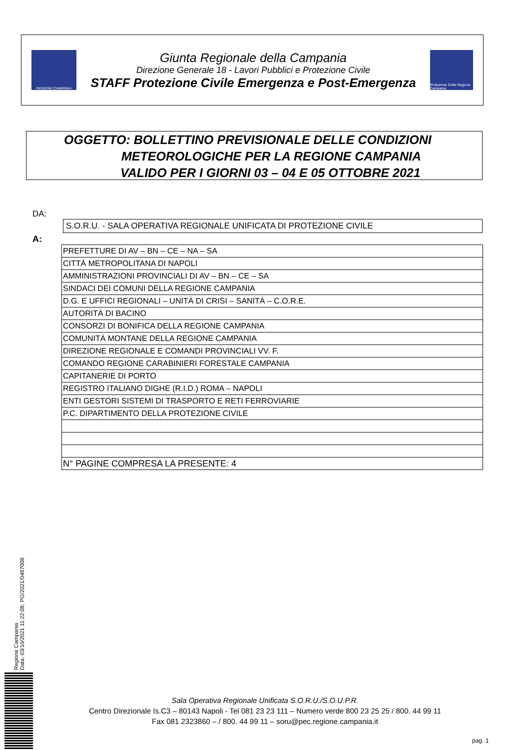REGIONE CAMPANIA
Giunta Regionale della Campania
Direzione Generale 18 - Lavori Pubblici e Protezione Civile
STAFF Protezione Civile Emergenza e Post-Emergenza
Protezione Civile Regione Campania
OGGETTO: BOLLETTINO PREVISIONALE DELLE CONDIZIONI
METEOROLOGICHE PER LA REGIONE CAMPANIA
VALIDO PER I GIORNI 03 – 04 E 05 OTTOBRE 2021
DA:
S.O.R.U. - SALA OPERATIVA REGIONALE UNIFICATA DI PROTEZIONE CIVILE
A:
| PREFETTURE DI AV – BN – CE – NA – SA |
| CITTÀ METROPOLITANA DI NAPOLI |
| AMMINISTRAZIONI PROVINCIALI DI AV – BN – CE – SA |
| SINDACI DEI COMUNI DELLA REGIONE CAMPANIA |
| D.G. E UFFICI REGIONALI – UNITÀ DI CRISI – SANITÀ – C.O.R.E. |
| AUTORITÀ DI BACINO |
| CONSORZI DI BONIFICA DELLA REGIONE CAMPANIA |
| COMUNITÀ MONTANE DELLA REGIONE CAMPANIA |
| DIREZIONE REGIONALE E COMANDI PROVINCIALI VV. F. |
| COMANDO REGIONE CARABINIERI FORESTALE CAMPANIA |
| CAPITANERIE DI PORTO |
| REGISTRO ITALIANO DIGHE (R.I.D.) ROMA – NAPOLI |
| ENTI GESTORI SISTEMI DI TRASPORTO E RETI FERROVIARIE |
| P.C. DIPARTIMENTO DELLA PROTEZIONE CIVILE |
| N° PAGINE COMPRESA LA PRESENTE: 4 |
Regione Campania
Data: 03/10/2021 11:22:08, PG/2021/0487008
Sala Operativa Regionale Unificata S.O.R.U./S.O.U.P.R.
Centro Direzionale Is.C3 – 80143 Napoli - Tel 081 23 23 111 – Numero verde 800 23 25 25 / 800. 44 99 11
Fax 081 2323860 – / 800. 44 99 11 – soru@pec.regione.campania.it
pag. 1